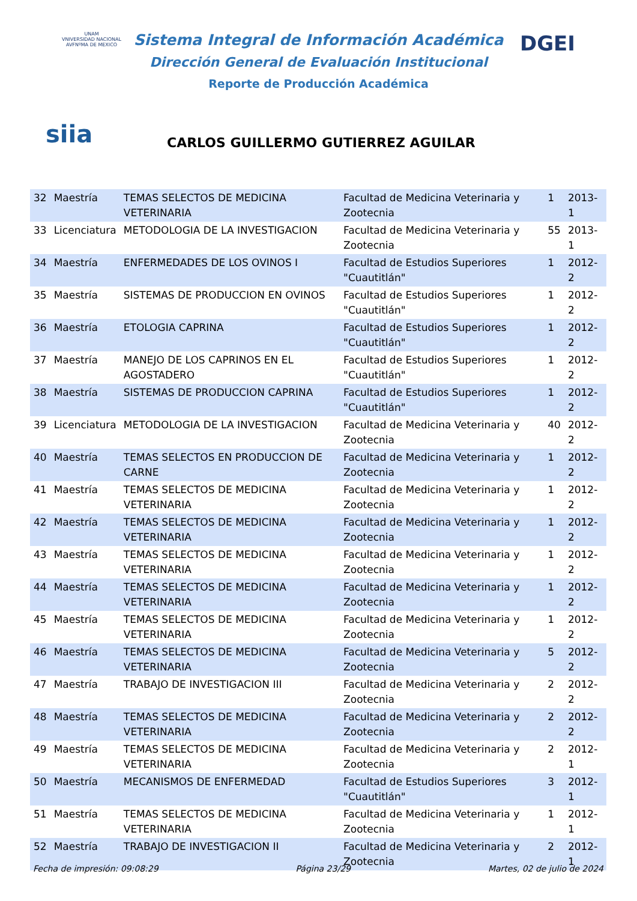UNAM
VNIVERSIDAD NACIONAL AVFNºMA DE MEXICO
Sistema Integral de Información Académica
Dirección General de Evaluación Institucional
Reporte de Producción Académica
DGEI
siia
CARLOS GUILLERMO GUTIERREZ AGUILAR
| 32 | Maestría | TEMAS SELECTOS DE MEDICINA VETERINARIA | Facultad de Medicina Veterinaria y Zootecnia | 1 | 2013-1 |
| 33 | Licenciatura | METODOLOGIA DE LA INVESTIGACION | Facultad de Medicina Veterinaria y Zootecnia | 55 | 2013-1 |
| 34 | Maestría | ENFERMEDADES DE LOS OVINOS I | Facultad de Estudios Superiores "Cuautitlán" | 1 | 2012-2 |
| 35 | Maestría | SISTEMAS DE PRODUCCION EN OVINOS | Facultad de Estudios Superiores "Cuautitlán" | 1 | 2012-2 |
| 36 | Maestría | ETOLOGIA CAPRINA | Facultad de Estudios Superiores "Cuautitlán" | 1 | 2012-2 |
| 37 | Maestría | MANEJO DE LOS CAPRINOS EN EL AGOSTADERO | Facultad de Estudios Superiores "Cuautitlán" | 1 | 2012-2 |
| 38 | Maestría | SISTEMAS DE PRODUCCION CAPRINA | Facultad de Estudios Superiores "Cuautitlán" | 1 | 2012-2 |
| 39 | Licenciatura | METODOLOGIA DE LA INVESTIGACION | Facultad de Medicina Veterinaria y Zootecnia | 40 | 2012-2 |
| 40 | Maestría | TEMAS SELECTOS EN PRODUCCION DE CARNE | Facultad de Medicina Veterinaria y Zootecnia | 1 | 2012-2 |
| 41 | Maestría | TEMAS SELECTOS DE MEDICINA VETERINARIA | Facultad de Medicina Veterinaria y Zootecnia | 1 | 2012-2 |
| 42 | Maestría | TEMAS SELECTOS DE MEDICINA VETERINARIA | Facultad de Medicina Veterinaria y Zootecnia | 1 | 2012-2 |
| 43 | Maestría | TEMAS SELECTOS DE MEDICINA VETERINARIA | Facultad de Medicina Veterinaria y Zootecnia | 1 | 2012-2 |
| 44 | Maestría | TEMAS SELECTOS DE MEDICINA VETERINARIA | Facultad de Medicina Veterinaria y Zootecnia | 1 | 2012-2 |
| 45 | Maestría | TEMAS SELECTOS DE MEDICINA VETERINARIA | Facultad de Medicina Veterinaria y Zootecnia | 1 | 2012-2 |
| 46 | Maestría | TEMAS SELECTOS DE MEDICINA VETERINARIA | Facultad de Medicina Veterinaria y Zootecnia | 5 | 2012-2 |
| 47 | Maestría | TRABAJO DE INVESTIGACION III | Facultad de Medicina Veterinaria y Zootecnia | 2 | 2012-2 |
| 48 | Maestría | TEMAS SELECTOS DE MEDICINA VETERINARIA | Facultad de Medicina Veterinaria y Zootecnia | 2 | 2012-2 |
| 49 | Maestría | TEMAS SELECTOS DE MEDICINA VETERINARIA | Facultad de Medicina Veterinaria y Zootecnia | 2 | 2012-1 |
| 50 | Maestría | MECANISMOS DE ENFERMEDAD | Facultad de Estudios Superiores "Cuautitlán" | 3 | 2012-1 |
| 51 | Maestría | TEMAS SELECTOS DE MEDICINA VETERINARIA | Facultad de Medicina Veterinaria y Zootecnia | 1 | 2012-1 |
| 52 | Maestría | TRABAJO DE INVESTIGACION II | Facultad de Medicina Veterinaria y Zootecnia | 2 | 2012-1 |
Fecha de impresión: 09:08:29 Página 23/29 Martes, 02 de julio de 2024